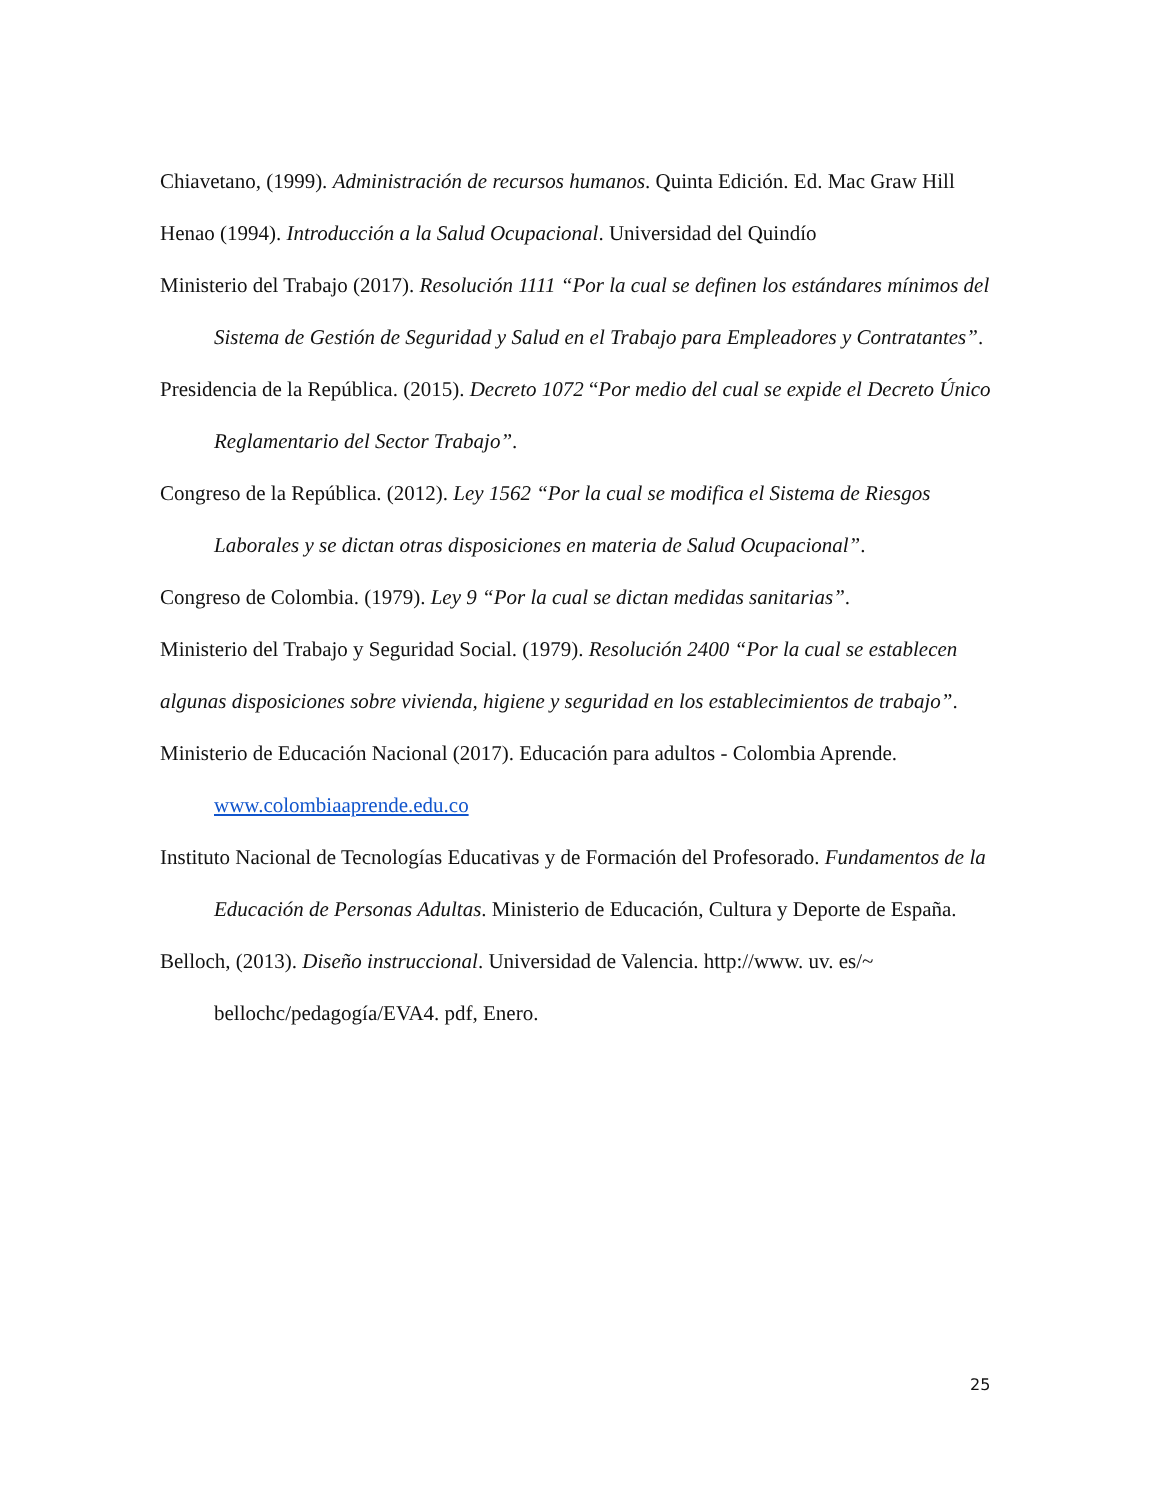Chiavetano, (1999). Administración de recursos humanos. Quinta Edición. Ed. Mac Graw Hill
Henao (1994). Introducción a la Salud Ocupacional. Universidad del Quindío
Ministerio del Trabajo (2017). Resolución 1111 “Por la cual se definen los estándares mínimos del Sistema de Gestión de Seguridad y Salud en el Trabajo para Empleadores y Contratantes”.
Presidencia de la República. (2015). Decreto 1072 “Por medio del cual se expide el Decreto Único Reglamentario del Sector Trabajo”.
Congreso de la República. (2012). Ley 1562 “Por la cual se modifica el Sistema de Riesgos Laborales y se dictan otras disposiciones en materia de Salud Ocupacional”.
Congreso de Colombia. (1979). Ley 9 “Por la cual se dictan medidas sanitarias”.
Ministerio del Trabajo y Seguridad Social. (1979). Resolución 2400 “Por la cual se establecen algunas disposiciones sobre vivienda, higiene y seguridad en los establecimientos de trabajo”.
Ministerio de Educación Nacional (2017). Educación para adultos - Colombia Aprende. www.colombiaaprende.edu.co
Instituto Nacional de Tecnologías Educativas y de Formación del Profesorado. Fundamentos de la Educación de Personas Adultas. Ministerio de Educación, Cultura y Deporte de España.
Belloch, (2013). Diseño instruccional. Universidad de Valencia. http://www. uv. es/~ bellochc/pedagogía/EVA4. pdf, Enero.
25